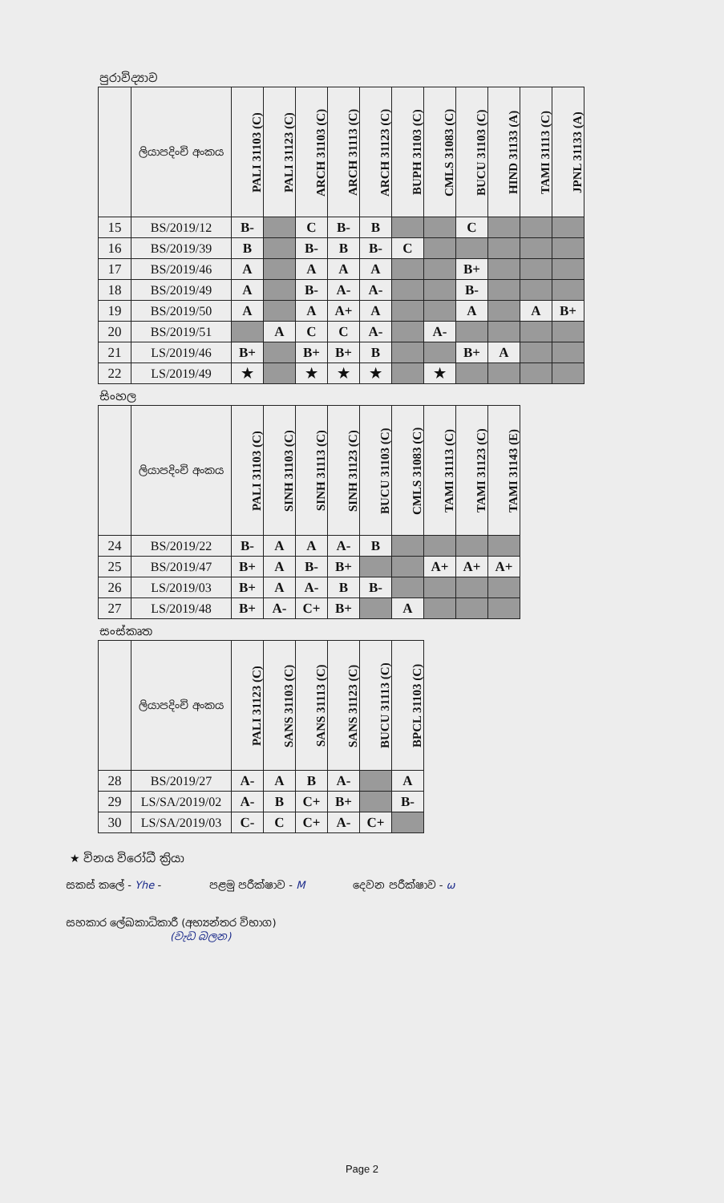පුරාවිද්‍යාව
| | ලියාපදිංචි අංකය | PALI 31103 (C) | PALI 31123 (C) | ARCH 31103 (C) | ARCH 31113 (C) | ARCH 31123 (C) | BUPH 31103 (C) | CMLS 31083 (C) | BUCU 31103 (C) | HIND 31133 (A) | TAMI 31113 (C) | JPNL 31133 (A) |
| --- | --- | --- | --- | --- | --- | --- | --- | --- | --- | --- | --- | --- |
| 15 | BS/2019/12 | B- | | C | B- | B | | | C | | | |
| 16 | BS/2019/39 | B | | B- | B | B- | C | | | | | |
| 17 | BS/2019/46 | A | | A | A | A | | | B+ | | | |
| 18 | BS/2019/49 | A | | B- | A- | A- | | | B- | | | |
| 19 | BS/2019/50 | A | | A | A+ | A | | | A | | A | B+ |
| 20 | BS/2019/51 | | A | C | C | A- | | A- | | | | |
| 21 | LS/2019/46 | B+ | | B+ | B+ | B | | | B+ | A | | |
| 22 | LS/2019/49 | ★ | | ★ | ★ | ★ | | ★ | | | | |
සිංහල
| | ලියාපදිංචි අංකය | PALI 31103 (C) | SINH 31103 (C) | SINH 31113 (C) | SINH 31123 (C) | BUCU 31103 (C) | CMLS 31083 (C) | TAMI 31113 (C) | TAMI 31123 (C) | TAMI 31143 (E) |
| --- | --- | --- | --- | --- | --- | --- | --- | --- | --- | --- |
| 24 | BS/2019/22 | B- | A | A | A- | B | | | | |
| 25 | BS/2019/47 | B+ | A | B- | B+ | | | A+ | A+ | A+ |
| 26 | LS/2019/03 | B+ | A | A- | B | B- | | | | |
| 27 | LS/2019/48 | B+ | A- | C+ | B+ | | A | | | |
සංස්කෘත
| | ලියාපදිංචි අංකය | PALI 31123 (C) | SANS 31103 (C) | SANS 31113 (C) | SANS 31123 (C) | BUCU 31113 (C) | BPCL 31103 (C) |
| --- | --- | --- | --- | --- | --- | --- | --- |
| 28 | BS/2019/27 | A- | A | B | A- | | A |
| 29 | LS/SA/2019/02 | A- | B | C+ | B+ | | B- |
| 30 | LS/SA/2019/03 | C- | C | C+ | A- | C+ | |
★ විනය විරෝධී ක්‍රියා
සකස් කලේ - Yhe - පළමු පරීක්ෂාව - M දෙවන පරීක්ෂාව - ω
සහකාර ලේඛකාධිකාරී (අභ්‍යන්තර විභාග)
(වැඩ බලන)
Page 2